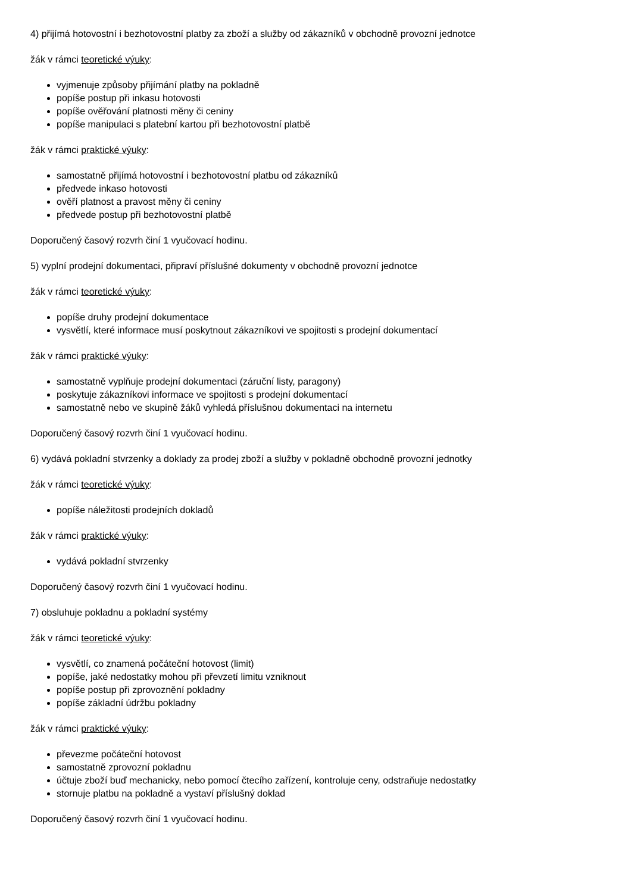4) přijímá hotovostní i bezhotovostní platby za zboží a služby od zákazníků v obchodně provozní jednotce
žák v rámci teoretické výuky:
vyjmenuje způsoby přijímání platby na pokladně
popíše postup při inkasu hotovosti
popíše ověřování platnosti měny či ceniny
popíše manipulaci s platební kartou při bezhotovostní platbě
žák v rámci praktické výuky:
samostatně přijímá hotovostní i bezhotovostní platbu od zákazníků
předvede inkaso hotovosti
ověří platnost a pravost měny či ceniny
předvede postup při bezhotovostní platbě
Doporučený časový rozvrh činí 1 vyučovací hodinu.
5) vyplní prodejní dokumentaci, připraví příslušné dokumenty v obchodně provozní jednotce
žák v rámci teoretické výuky:
popíše druhy prodejní dokumentace
vysvětlí, které informace musí poskytnout zákazníkovi ve spojitosti s prodejní dokumentací
žák v rámci praktické výuky:
samostatně vyplňuje prodejní dokumentaci (záruční listy, paragony)
poskytuje zákazníkovi informace ve spojitosti s prodejní dokumentací
samostatně nebo ve skupině žáků vyhledá příslušnou dokumentaci na internetu
Doporučený časový rozvrh činí 1 vyučovací hodinu.
6) vydává pokladní stvrzenky a doklady za prodej zboží a služby v pokladně obchodně provozní jednotky
žák v rámci teoretické výuky:
popíše náležitosti prodejních dokladů
žák v rámci praktické výuky:
vydává pokladní stvrzenky
Doporučený časový rozvrh činí 1 vyučovací hodinu.
7) obsluhuje pokladnu a pokladní systémy
žák v rámci teoretické výuky:
vysvětlí, co znamená počáteční hotovost (limit)
popíše, jaké nedostatky mohou při převzetí limitu vzniknout
popíše postup při zprovoznění pokladny
popíše základní údržbu pokladny
žák v rámci praktické výuky:
převezme počáteční hotovost
samostatně zprovozní pokladnu
účtuje zboží buď mechanicky, nebo pomocí čtecího zařízení, kontroluje ceny, odstraňuje nedostatky
stornuje platbu na pokladně a vystaví příslušný doklad
Doporučený časový rozvrh činí 1 vyučovací hodinu.